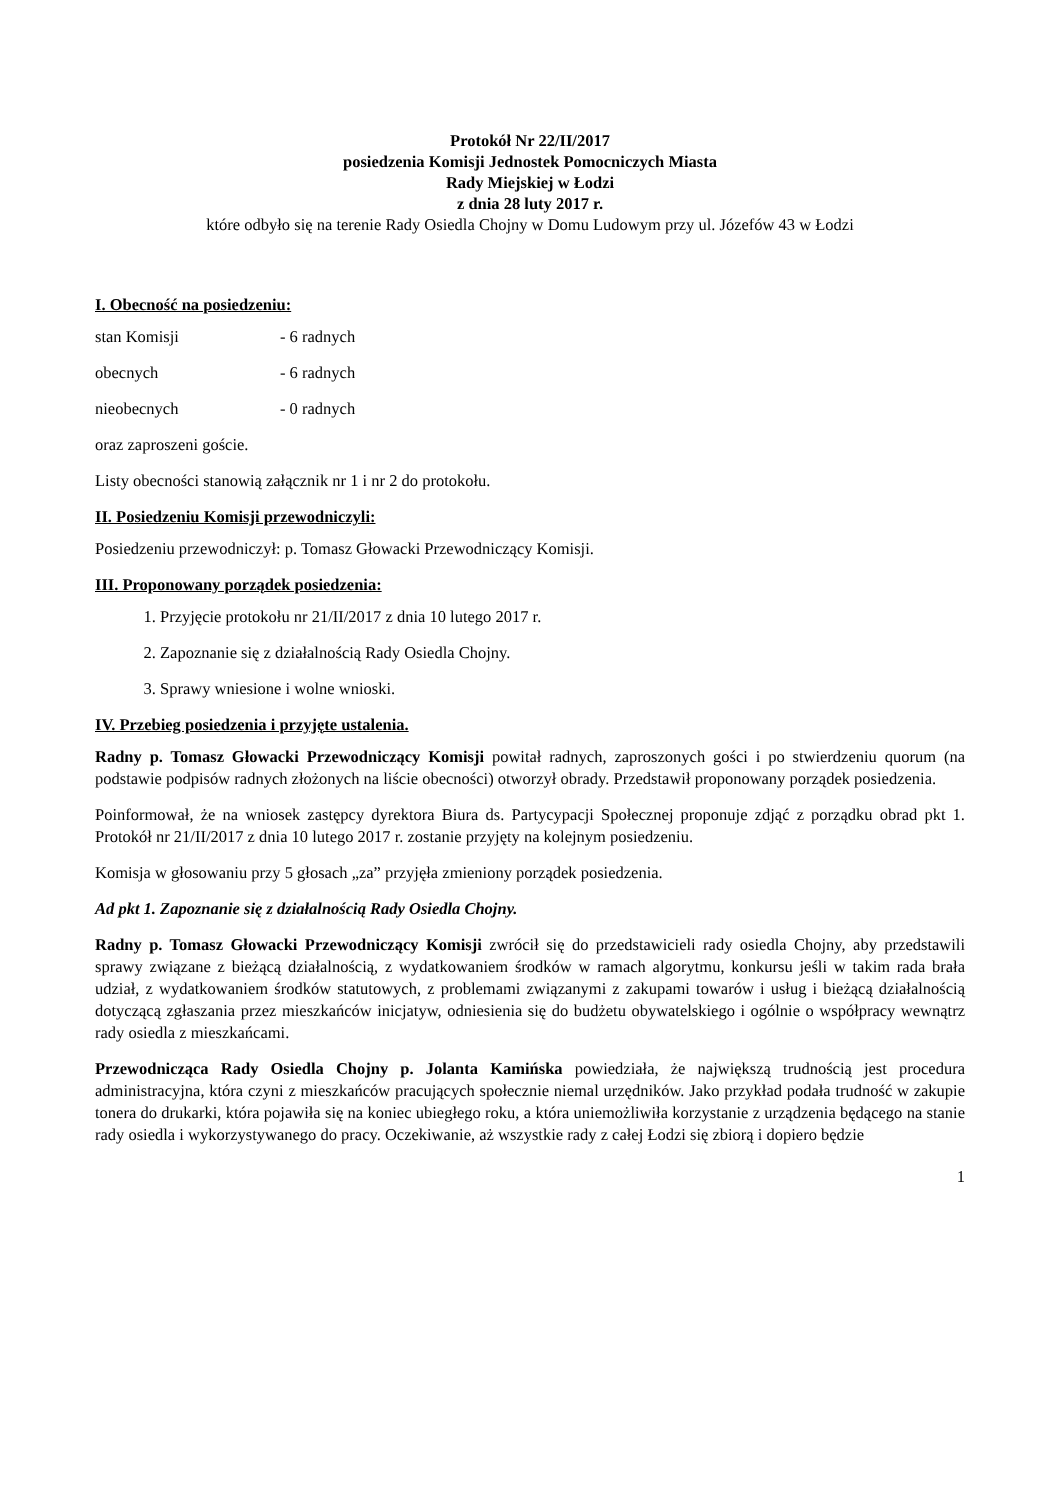Protokół Nr 22/II/2017
posiedzenia Komisji Jednostek Pomocniczych Miasta
Rady Miejskiej w Łodzi
z dnia 28 luty 2017 r.
które odbyło się na terenie Rady Osiedla Chojny w Domu Ludowym przy ul. Józefów 43 w Łodzi
I. Obecność na posiedzeniu:
stan Komisji - 6 radnych
obecnych - 6 radnych
nieobecnych - 0 radnych
oraz zaproszeni goście.
Listy obecności stanowią załącznik nr 1 i nr 2 do protokołu.
II. Posiedzeniu Komisji przewodniczyli:
Posiedzeniu przewodniczył: p. Tomasz Głowacki Przewodniczący Komisji.
III. Proponowany porządek posiedzenia:
1. Przyjęcie protokołu nr 21/II/2017 z dnia 10 lutego 2017 r.
2. Zapoznanie się z działalnością Rady Osiedla Chojny.
3. Sprawy wniesione i wolne wnioski.
IV. Przebieg posiedzenia i przyjęte ustalenia.
Radny p. Tomasz Głowacki Przewodniczący Komisji powitał radnych, zaproszonych gości i po stwierdzeniu quorum (na podstawie podpisów radnych złożonych na liście obecności) otworzył obrady. Przedstawił proponowany porządek posiedzenia.
Poinformował, że na wniosek zastępcy dyrektora Biura ds. Partycypacji Społecznej proponuje zdjąć z porządku obrad pkt 1. Protokół nr 21/II/2017 z dnia 10 lutego 2017 r. zostanie przyjęty na kolejnym posiedzeniu.
Komisja w głosowaniu przy 5 głosach „za” przyjęła zmieniony porządek posiedzenia.
Ad pkt 1. Zapoznanie się z działalnością Rady Osiedla Chojny.
Radny p. Tomasz Głowacki Przewodniczący Komisji zwrócił się do przedstawicieli rady osiedla Chojny, aby przedstawili sprawy związane z bieżącą działalnością, z wydatkowaniem środków w ramach algorytmu, konkursu jeśli w takim rada brała udział, z wydatkowaniem środków statutowych, z problemami związanymi z zakupami towarów i usług i bieżącą działalnością dotyczącą zgłaszania przez mieszkańców inicjatyw, odniesienia się do budżetu obywatelskiego i ogólnie o współpracy wewnątrz rady osiedla z mieszkańcami.
Przewodnicząca Rady Osiedla Chojny p. Jolanta Kamińska powiedziała, że największą trudnością jest procedura administracyjna, która czyni z mieszkańców pracujących społecznie niemal urzędników. Jako przykład podała trudność w zakupie tonera do drukarki, która pojawiła się na koniec ubiegłego roku, a która uniemożliwiła korzystanie z urządzenia będącego na stanie rady osiedla i wykorzystywanego do pracy. Oczekiwanie, aż wszystkie rady z całej Łodzi się zbiorą i dopiero będzie
1